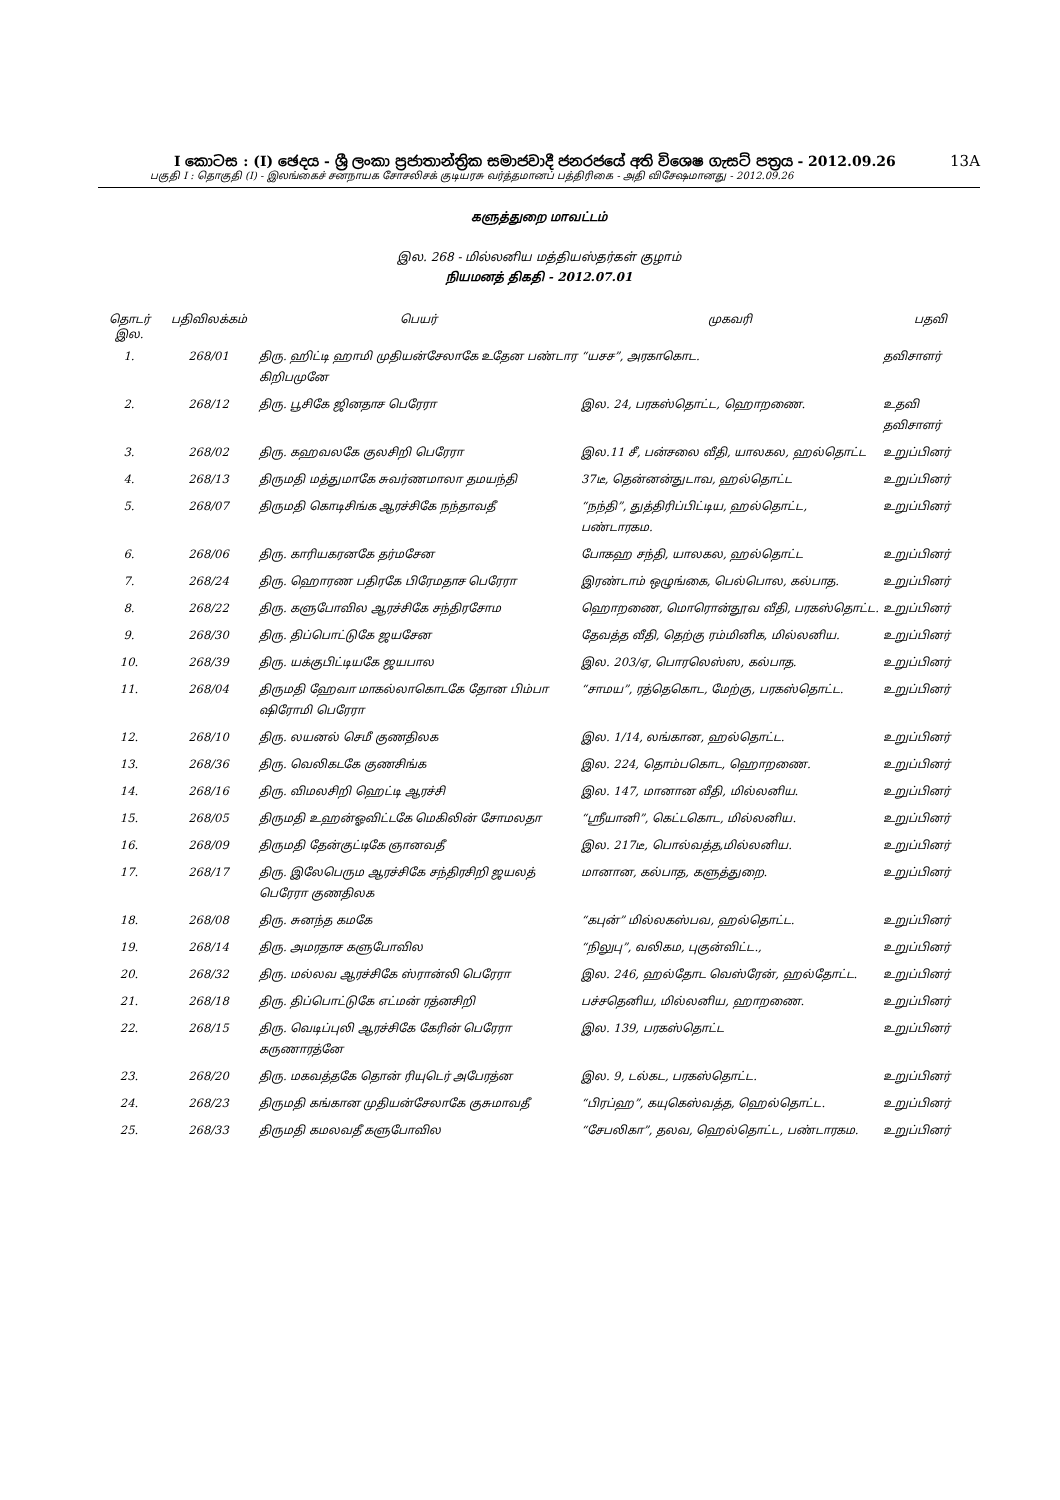I කොටස : (I) ඡෙදය - ශ්‍රී ලංකා ප්‍රජාතාන්ත්‍රික සමාජවාදී ජනරජයේ අති විශෙෂ ගැසට් පත්‍රය - 2012.09.26 13A
பகுதி I : தொகுதி (I) - இலங்கைச் சனநாயக சோசலிசக் குடியரசு வர்த்தமானப் பத்திரிகை - அதி விசேஷமானது - 2012.09.26
களுத்துறை மாவட்டம்
இல. 268 - மில்லனிய மத்தியஸ்தர்கள் குழாம்
நியமனத் திகதி - 2012.07.01
| தொடர் இல. | பதிவிலக்கம் | பெயர் | முகவரி | பதவி |
| --- | --- | --- | --- | --- |
| 1. | 268/01 | திரு. ஹிட்டி ஹாமி முதியன்சேலாகே உதேன பண்டார கிறிபமுனே | “யசச”, அரகாகொட. | தவிசாளர் |
| 2. | 268/12 | திரு. பூசிகே ஜினதாச பெரேரா | இல. 24, பரகஸ்தொட்ட, ஹொறணை. | உதவி தவிசாளர் |
| 3. | 268/02 | திரு. கஹவலகே குலசிறி பெரேரா | இல.11 சீ, பன்சலை வீதி, யாலகல, ஹல்தொட்ட | உறுப்பினர் |
| 4. | 268/13 | திருமதி மத்துமாகே சுவர்ணமாலா தமயந்தி | 37டீ, தென்னன்துடாவ, ஹல்தொட்ட | உறுப்பினர் |
| 5. | 268/07 | திருமதி கொடிசிங்க ஆரச்சிகே நந்தாவதீ | “நந்தி”, துத்திரிப்பிட்டிய, ஹல்தொட்ட, பண்டாரகம. | உறுப்பினர் |
| 6. | 268/06 | திரு. காரியகரனகே தர்மசேன | போகஹ சந்தி, யாலகல, ஹல்தொட்ட | உறுப்பினர் |
| 7. | 268/24 | திரு. ஹொரண பதிரகே பிரேமதாச பெரேரா | இரண்டாம் ஒழுங்கை, பெல்பொல, கல்பாத. | உறுப்பினர் |
| 8. | 268/22 | திரு. களுபோவில ஆரச்சிகே சந்திரசோம | ஹொறணை, மொரொன்தூவ வீதி, பரகஸ்தொட்ட. | உறுப்பினர் |
| 9. | 268/30 | திரு. திப்பொட்டுகே ஜயசேன | தேவத்த வீதி, தெற்கு ரம்மினிக, மில்லனிய. | உறுப்பினர் |
| 10. | 268/39 | திரு. யக்குபிட்டியகே ஜயபால | இல. 203/ஏ, பொரலெஸ்ஸ, கல்பாத. | உறுப்பினர் |
| 11. | 268/04 | திருமதி ஹேவா மாகல்லாகொடகே தோன பிம்பா ஷிரோமி பெரேரா | “சாமய”, ரத்தெகொட, மேற்கு, பரகஸ்தொட்ட. | உறுப்பினர் |
| 12. | 268/10 | திரு. லயனல் செமீ குணதிலக | இல. 1/14, லங்கான, ஹல்தொட்ட. | உறுப்பினர் |
| 13. | 268/36 | திரு. வெலிகடகே குணசிங்க | இல. 224, தொம்பகொட, ஹொறணை. | உறுப்பினர் |
| 14. | 268/16 | திரு. விமலசிறி ஹெட்டி ஆரச்சி | இல. 147, மானான வீதி, மில்லனிய. | உறுப்பினர் |
| 15. | 268/05 | திருமதி உஹன்ஓவிட்டகே மெகிலின் சோமலதா | “ஶ்ரீயானி”, கெட்டகொட, மில்லனிய. | உறுப்பினர் |
| 16. | 268/09 | திருமதி தேன்குட்டிகே ஞானவதீ | இல. 217டீ, பொல்வத்த,மில்லனிய. | உறுப்பினர் |
| 17. | 268/17 | திரு. இலேபெரும ஆரச்சிகே சந்திரசிறி ஜயலத் பெரேரா குணதிலக | மானான, கல்பாத, களுத்துறை. | உறுப்பினர் |
| 18. | 268/08 | திரு. சுனந்த கமகே | “கபுன்” மில்லகஸ்பவ, ஹல்தொட்ட. | உறுப்பினர் |
| 19. | 268/14 | திரு. அமரதாச களுபோவில | “நிலுபு”, வலிகம, புகுன்விட்ட., | உறுப்பினர் |
| 20. | 268/32 | திரு. மல்லவ ஆரச்சிகே ஸ்ரான்லி பெரேரா | இல. 246, ஹல்தோட வெஸ்ரேன், ஹல்தோட்ட. | உறுப்பினர் |
| 21. | 268/18 | திரு. திப்பொட்டுகே எட்மன் ரத்னசிறி | பச்சதெனிய, மில்லனிய, ஹாறணை. | உறுப்பினர் |
| 22. | 268/15 | திரு. வெடிப்புலி ஆரச்சிகே கேரின் பெரேரா கருணாரத்னே | இல. 139, பரகஸ்தொட்ட | உறுப்பினர் |
| 23. | 268/20 | திரு. மகவத்தகே தொன் ரியுடெர் அபேரத்ன | இல. 9, டல்கட, பரகஸ்தொட்ட. | உறுப்பினர் |
| 24. | 268/23 | திருமதி கங்கான முதியன்சேலாகே குசுமாவதீ | “பிரப்ஹ”, கயுகெஸ்வத்த, ஹெல்தொட்ட. | உறுப்பினர் |
| 25. | 268/33 | திருமதி கமலவதீ களுபோவில | “சேபலிகா”, தலவ, ஹெல்தொட்ட, பண்டாரகம. | உறுப்பினர் |